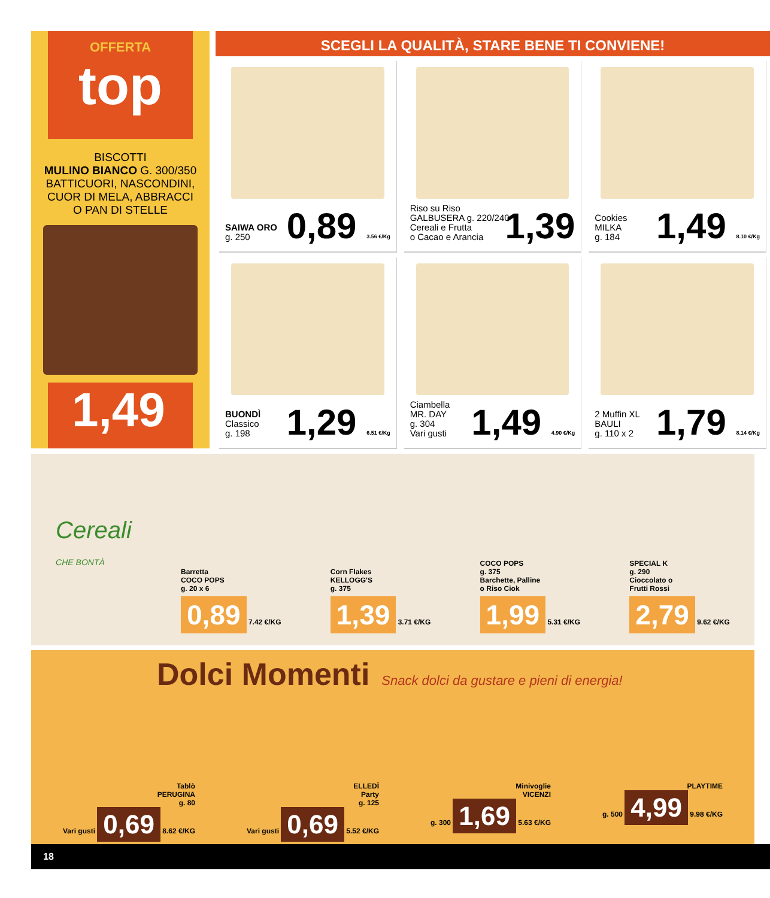OFFERTA
top
BISCOTTI
MULINO BIANCO G. 300/350
BATTICUORI, NASCONDINI,
CUOR DI MELA, ABBRACCI
O PAN DI STELLE
1,49
SCEGLI LA QUALITÀ, STARE BENE TI CONVIENE!
SAIWA ORO
g. 250
0,89 3.56 €/Kg
Riso su Riso
GALBUSERA g. 220/240
Cereali e Frutta
o Cacao e Arancia
1,39
Cookies
MILKA
g. 184
1,49 8.10 €/Kg
BUONDÌ
Classico
g. 198
1,29 6.51 €/Kg
Ciambella
MR. DAY
g. 304
Vari gusti
1,49 4.90 €/Kg
2 Muffin XL
BAULI
g. 110 x 2
1,79 8.14 €/Kg
Cereali
CHE BONTÀ
Barretta
COCO POPS
g. 20 x 6
0,89 7.42 €/KG
Corn Flakes
KELLOGG'S
g. 375
1,39 3.71 €/KG
COCO POPS
g. 375
Barchette, Palline
o Riso Ciok
1,99 5.31 €/KG
SPECIAL K
g. 290
Cioccolato o
Frutti Rossi
2,79 9.62 €/KG
Dolci Momenti
Snack dolci da gustare e pieni di energia!
Tablò
PERUGINA
g. 80
Vari gusti 0,69 8.62 €/KG
ELLEDÌ
Party
g. 125
Vari gusti 0,69 5.52 €/KG
Minivoglie
VICENZI
g. 300 1,69 5.63 €/KG
PLAYTIME
g. 500 4,99 9.98 €/KG
18